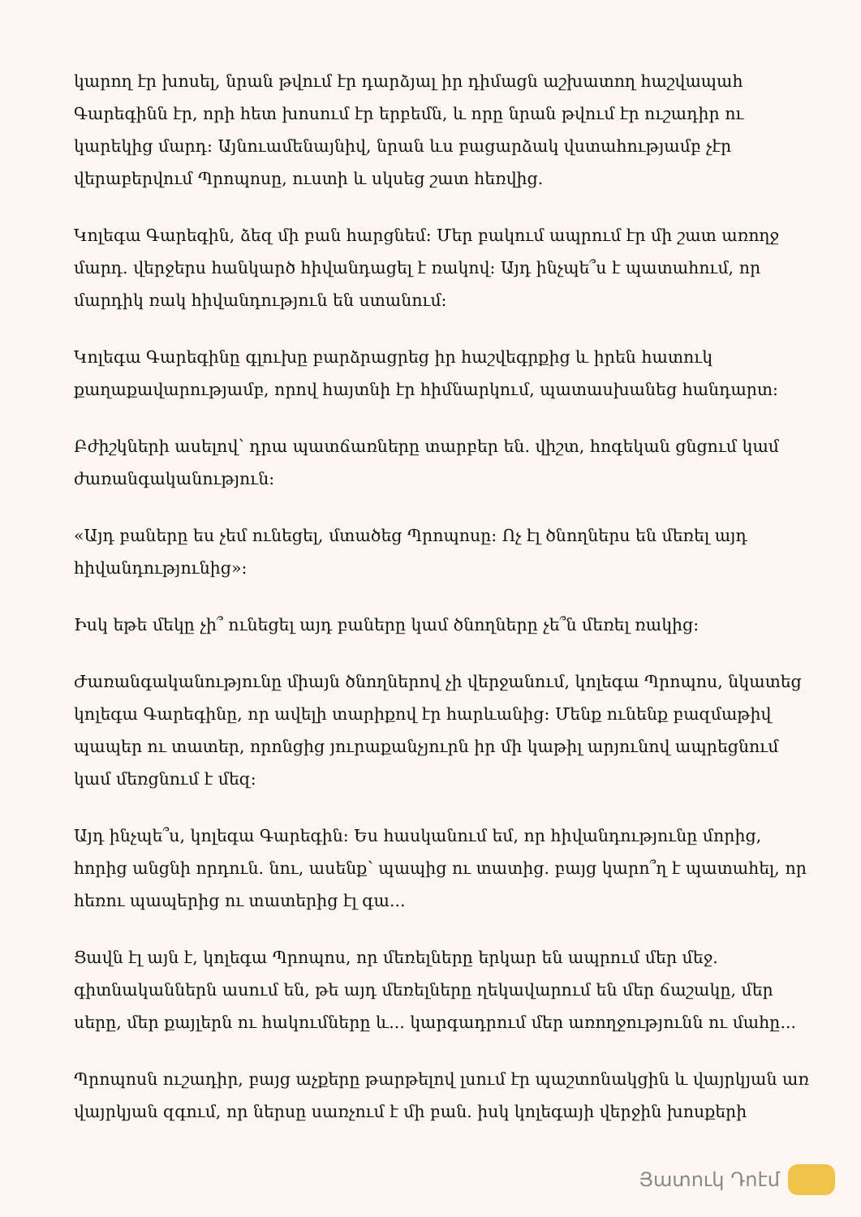կարող էր խոսել, նրան թվում էր դարձյալ իր դիմացն աշխատող հաշվապահ Գարեգինն էր, որի հետ խոսում էր երբեմն, և որը նրան թվում էր ուշադիր ու կարեկից մարդ: Այնուամենայնիվ, նրան ևս բացարձակ վստահությամբ չէր վերաբերվում Պրոպոսը, ուստի և սկսեց շատ հեռվից.
Կոլեգա Գարեգին, ձեզ մի բան հարցնեմ: Մեր բակում ապրում էր մի շատ առողջ մարդ. վերջերս հանկարծ հիվանդացել է ռակով: Այդ ինչպե՞ս է պատահում, որ մարդիկ ռակ հիվանդություն են ստանում:
Կոլեգա Գարեգինը գլուխը բարձրացրեց իր հաշվեգրքից և իրեն հատուկ քաղաքավարությամբ, որով հայտնի էր հիմնարկում, պատասխանեց հանդարտ:
Բժիշկների ասելով՝ դրա պատճառները տարբեր են. վիշտ, հոգեկան ցնցում կամ ժառանգականություն:
«Այդ բաները ես չեմ ունեցել, մտածեց Պրոպոսը: Ոչ էլ ծնողներս են մեռել այդ հիվանդությունից»:
Իսկ եթե մեկը չի՞ ունեցել այդ բաները կամ ծնողները չե՞ն մեռել ռակից:
Ժառանգականությունը միայն ծնողներով չի վերջանում, կոլեգա Պրոպոս, նկատեց կոլեգա Գարեգինը, որ ավելի տարիքով էր հարևանից: Մենք ունենք բազմաթիվ պապեր ու տատեր, որոնցից յուրաքանչյուրն իր մի կաթիլ արյունով ապրեցնում կամ մեռցնում է մեզ:
Այդ ինչպե՞ս, կոլեգա Գարեգին: Ես հասկանում եմ, որ հիվանդությունը մորից, հորից անցնի որդուն. նու, ասենք՝ պապից ու տատից. բայց կարո՞ղ է պատահել, որ հեռու պապերից ու տատերից էլ գա...
Ցավն էլ այն է, կոլեգա Պրոպոս, որ մեռելները երկար են ապրում մեր մեջ. գիտնականներն ասում են, թե այդ մեռելները ղեկավարում են մեր ճաշակը, մեր սերը, մեր քայլերն ու հակումները և... կարգադրում մեր առողջությունն ու մահը...
Պրոպոսն ուշադիր, բայց աչքերը թարթելով լսում էր պաշտոնակցին և վայրկյան առ վայրկյան զգում, որ ներսը սառչում է մի բան. իսկ կոլեգայի վերջին խոսքերի
Յատուկ Դոէմ